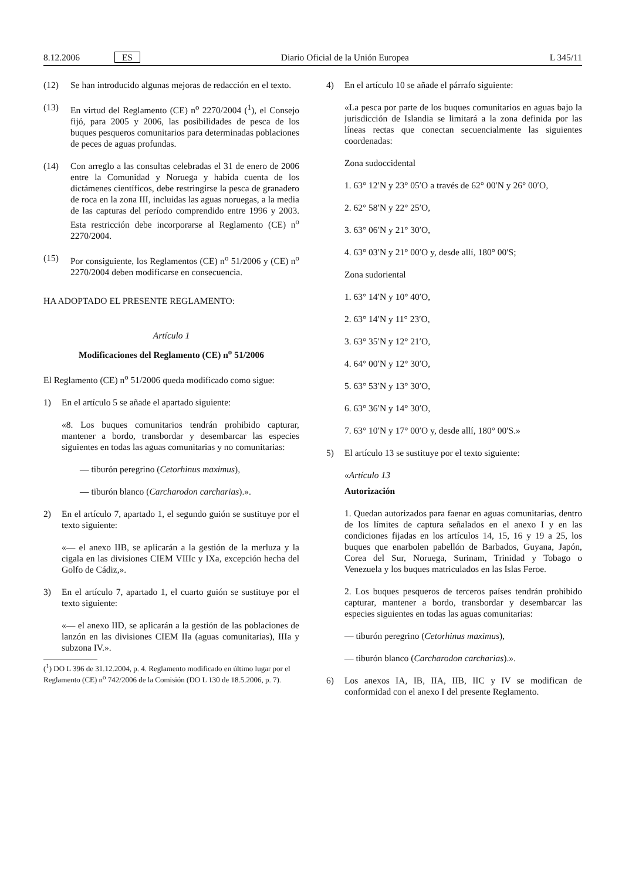8.12.2006 ES Diario Oficial de la Unión Europea L 345/11
(12) Se han introducido algunas mejoras de redacción en el texto.
(13) En virtud del Reglamento (CE) n<sup>o</sup> 2270/2004 (<sup>1</sup>), el Consejo fijó, para 2005 y 2006, las posibilidades de pesca de los buques pesqueros comunitarios para determinadas poblaciones de peces de aguas profundas.
(14) Con arreglo a las consultas celebradas el 31 de enero de 2006 entre la Comunidad y Noruega y habida cuenta de los dictámenes científicos, debe restringirse la pesca de granadero de roca en la zona III, incluidas las aguas noruegas, a la media de las capturas del período comprendido entre 1996 y 2003. Esta restricción debe incorporarse al Reglamento (CE) n<sup>o</sup> 2270/2004.
(15) Por consiguiente, los Reglamentos (CE) n<sup>o</sup> 51/2006 y (CE) n<sup>o</sup> 2270/2004 deben modificarse en consecuencia.
HA ADOPTADO EL PRESENTE REGLAMENTO:
Artículo 1
Modificaciones del Reglamento (CE) n<sup>o</sup> 51/2006
El Reglamento (CE) n<sup>o</sup> 51/2006 queda modificado como sigue:
1) En el artículo 5 se añade el apartado siguiente:
«8. Los buques comunitarios tendrán prohibido capturar, mantener a bordo, transbordar y desembarcar las especies siguientes en todas las aguas comunitarias y no comunitarias:
— tiburón peregrino (Cetorhinus maximus),
— tiburón blanco (Carcharodon carcharias).».
2) En el artículo 7, apartado 1, el segundo guión se sustituye por el texto siguiente:
«— el anexo IIB, se aplicarán a la gestión de la merluza y la cigala en las divisiones CIEM VIIIc y IXa, excepción hecha del Golfo de Cádiz,».
3) En el artículo 7, apartado 1, el cuarto guión se sustituye por el texto siguiente:
«— el anexo IID, se aplicarán a la gestión de las poblaciones de lanzón en las divisiones CIEM IIa (aguas comunitarias), IIIa y subzona IV.».
(<sup>1</sup>) DO L 396 de 31.12.2004, p. 4. Reglamento modificado en último lugar por el Reglamento (CE) n<sup>o</sup> 742/2006 de la Comisión (DO L 130 de 18.5.2006, p. 7).
4) En el artículo 10 se añade el párrafo siguiente:
«La pesca por parte de los buques comunitarios en aguas bajo la jurisdicción de Islandia se limitará a la zona definida por las líneas rectas que conectan secuencialmente las siguientes coordenadas:
Zona sudoccidental
1. 63° 12′N y 23° 05′O a través de 62° 00′N y 26° 00′O,
2. 62° 58′N y 22° 25′O,
3. 63° 06′N y 21° 30′O,
4. 63° 03′N y 21° 00′O y, desde allí, 180° 00′S;
Zona sudoriental
1. 63° 14′N y 10° 40′O,
2. 63° 14′N y 11° 23′O,
3. 63° 35′N y 12° 21′O,
4. 64° 00′N y 12° 30′O,
5. 63° 53′N y 13° 30′O,
6. 63° 36′N y 14° 30′O,
7. 63° 10′N y 17° 00′O y, desde allí, 180° 00′S.»
5) El artículo 13 se sustituye por el texto siguiente:
«Artículo 13
Autorización
1. Quedan autorizados para faenar en aguas comunitarias, dentro de los límites de captura señalados en el anexo I y en las condiciones fijadas en los artículos 14, 15, 16 y 19 a 25, los buques que enarbolen pabellón de Barbados, Guyana, Japón, Corea del Sur, Noruega, Surinam, Trinidad y Tobago o Venezuela y los buques matriculados en las Islas Feroe.
2. Los buques pesqueros de terceros países tendrán prohibido capturar, mantener a bordo, transbordar y desembarcar las especies siguientes en todas las aguas comunitarias:
— tiburón peregrino (Cetorhinus maximus),
— tiburón blanco (Carcharodon carcharias).».
6) Los anexos IA, IB, IIA, IIB, IIC y IV se modifican de conformidad con el anexo I del presente Reglamento.